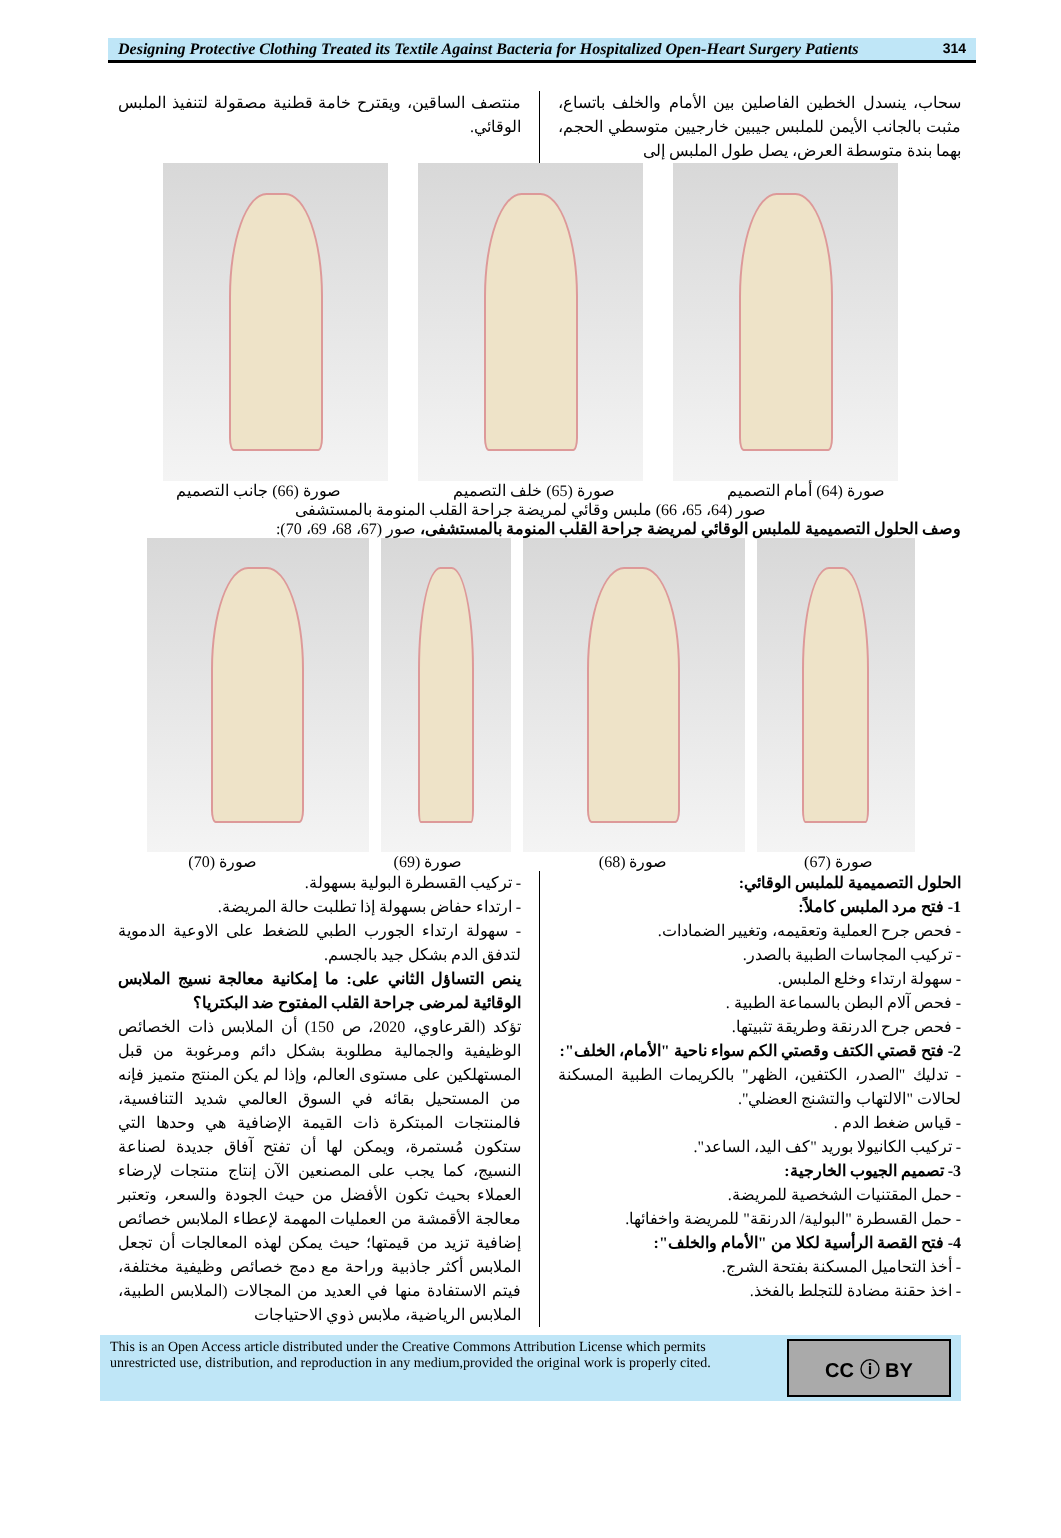Designing Protective Clothing Treated its Textile Against Bacteria for Hospitalized Open-Heart Surgery Patients
314
سحاب، ينسدل الخطين الفاصلين بين الأمام والخلف باتساع، مثبت بالجانب الأيمن للملبس جيبين خارجيين متوسطي الحجم، بهما بندة متوسطة العرض، يصل طول الملبس إلى
منتصف الساقين، ويقترح خامة قطنية مصقولة لتنفيذ الملبس الوقائي.
صورة (64) أمام التصميم صورة (65) خلف التصميم صورة (66) جانب التصميم
صور (64، 65، 66) ملبس وقائي لمريضة جراحة القلب المنومة بالمستشفى
وصف الحلول التصميمية للملبس الوقائي لمريضة جراحة القلب المنومة بالمستشفى، صور (67، 68، 69، 70):
صورة (67) صورة (68) صورة (69) صورة (70)
الحلول التصميمية للملبس الوقائي:
1- فتح مرد الملبس كاملاً:
- فحص جرح العملية وتعقيمه، وتغيير الضمادات.
- تركيب المجاسات الطبية بالصدر.
- سهولة ارتداء وخلع الملبس.
- فحص آلام البطن بالسماعة الطبية .
- فحص جرح الدرنقة وطريقة تثبيتها.
2- فتح قصتي الكتف وقصتي الكم سواء ناحية "الأمام، الخلف":
- تدليك "الصدر، الكتفين، الظهر" بالكريمات الطبية المسكنة لحالات "الالتهاب والتشنج العضلي".
- قياس ضغط الدم .
- تركيب الكانيولا بوريد "كف اليد، الساعد".
3- تصميم الجيوب الخارجية:
- حمل المقتنيات الشخصية للمريضة.
- حمل القسطرة "البولية/ الدرنقة" للمريضة واخفائها.
4- فتح القصة الرأسية لكلا من "الأمام والخلف":
- أخذ التحاميل المسكنة بفتحة الشرج.
- اخذ حقنة مضادة للتجلط بالفخذ.
- تركيب القسطرة البولية بسهولة.
- ارتداء حفاض بسهولة إذا تطلبت حالة المريضة.
- سهولة ارتداء الجورب الطبي للضغط على الاوعية الدموية لتدفق الدم بشكل جيد بالجسم.
ينص التساؤل الثاني على: ما إمكانية معالجة نسيج الملابس الوقائية لمرضى جراحة القلب المفتوح ضد البكتريا؟
تؤكد (القرعاوي، 2020، ص 150) أن الملابس ذات الخصائص الوظيفية والجمالية مطلوبة بشكل دائم ومرغوبة من قبل المستهلكين على مستوى العالم، وإذا لم يكن المنتج متميز فإنه من المستحيل بقائه في السوق العالمي شديد التنافسية، فالمنتجات المبتكرة ذات القيمة الإضافية هي وحدها التي ستكون مُستمرة، ويمكن لها أن تفتح آفاق جديدة لصناعة النسيج، كما يجب على المصنعين الآن إنتاج منتجات لإرضاء العملاء بحيث تكون الأفضل من حيث الجودة والسعر، وتعتبر معالجة الأقمشة من العمليات المهمة لإعطاء الملابس خصائص إضافية تزيد من قيمتها؛ حيث يمكن لهذه المعالجات أن تجعل الملابس أكثر جاذبية وراحة مع دمج خصائص وظيفية مختلفة، فيتم الاستفادة منها في العديد من المجالات (الملابس الطبية، الملابس الرياضية، ملابس ذوي الاحتياجات
This is an Open Access article distributed under the Creative Commons Attribution License which permits unrestricted use, distribution, and reproduction in any medium,provided the original work is properly cited.
CC ⓘ BY